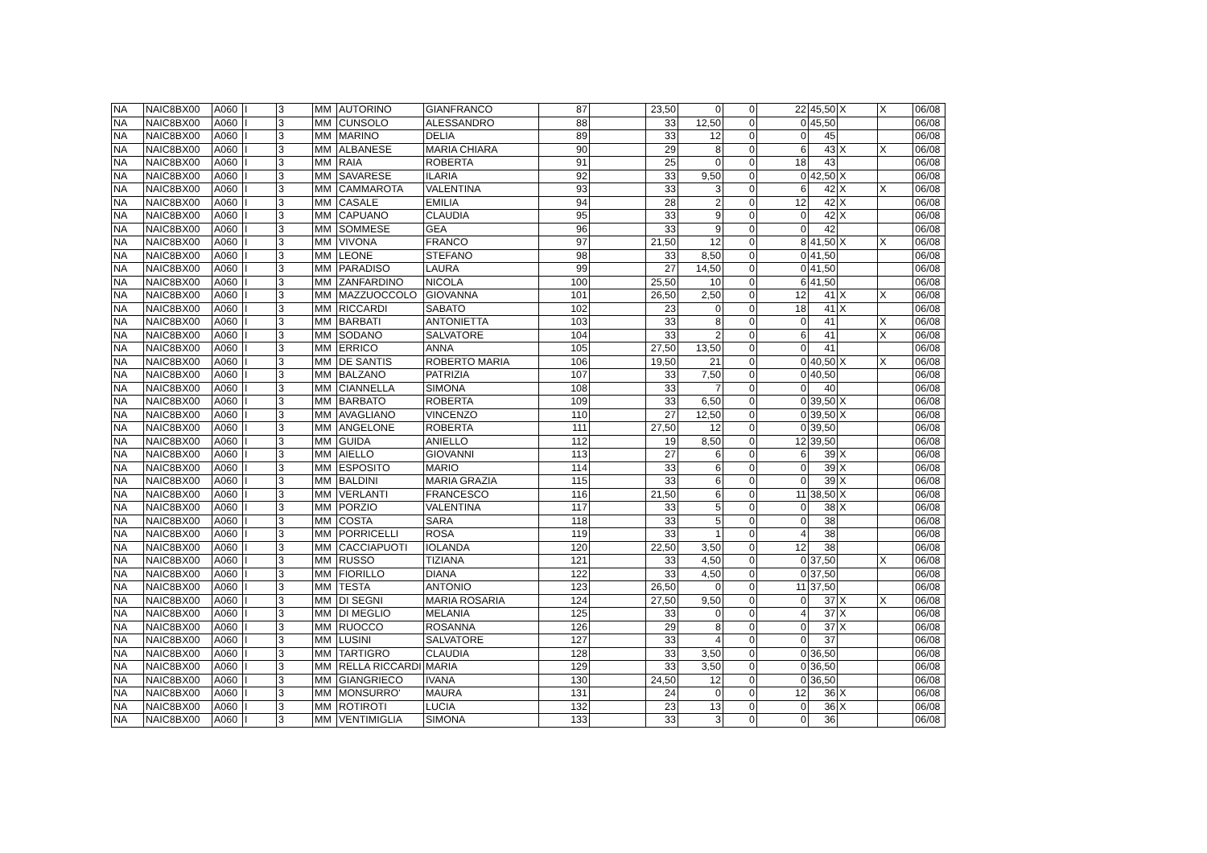| NA | NAIC8BX00 | A060 | I | 3 | MM | AUTORINO | GIANFRANCO | 87 | | 23,50 | 0 | 0 | 22 | 45,50 | X | X | 06/08 |
| NA | NAIC8BX00 | A060 | I | 3 | MM | CUNSOLO | ALESSANDRO | 88 | | 33 | 12,50 | 0 | 0 | 45,50 | | | 06/08 |
| NA | NAIC8BX00 | A060 | I | 3 | MM | MARINO | DELIA | 89 | | 33 | 12 | 0 | 0 | 45 | | | 06/08 |
| NA | NAIC8BX00 | A060 | I | 3 | MM | ALBANESE | MARIA CHIARA | 90 | | 29 | 8 | 0 | 6 | 43 | X | X | 06/08 |
| NA | NAIC8BX00 | A060 | I | 3 | MM | RAIA | ROBERTA | 91 | | 25 | 0 | 0 | 18 | 43 | | | 06/08 |
| NA | NAIC8BX00 | A060 | I | 3 | MM | SAVARESE | ILARIA | 92 | | 33 | 9,50 | 0 | 0 | 42,50 | X | | 06/08 |
| NA | NAIC8BX00 | A060 | I | 3 | MM | CAMMAROTA | VALENTINA | 93 | | 33 | 3 | 0 | 6 | 42 | X | X | 06/08 |
| NA | NAIC8BX00 | A060 | I | 3 | MM | CASALE | EMILIA | 94 | | 28 | 2 | 0 | 12 | 42 | X | | 06/08 |
| NA | NAIC8BX00 | A060 | I | 3 | MM | CAPUANO | CLAUDIA | 95 | | 33 | 9 | 0 | 0 | 42 | X | | 06/08 |
| NA | NAIC8BX00 | A060 | I | 3 | MM | SOMMESE | GEA | 96 | | 33 | 9 | 0 | 0 | 42 | | | 06/08 |
| NA | NAIC8BX00 | A060 | I | 3 | MM | VIVONA | FRANCO | 97 | | 21,50 | 12 | 0 | 8 | 41,50 | X | X | 06/08 |
| NA | NAIC8BX00 | A060 | I | 3 | MM | LEONE | STEFANO | 98 | | 33 | 8,50 | 0 | 0 | 41,50 | | | 06/08 |
| NA | NAIC8BX00 | A060 | I | 3 | MM | PARADISO | LAURA | 99 | | 27 | 14,50 | 0 | 0 | 41,50 | | | 06/08 |
| NA | NAIC8BX00 | A060 | I | 3 | MM | ZANFARDINO | NICOLA | 100 | | 25,50 | 10 | 0 | 6 | 41,50 | | | 06/08 |
| NA | NAIC8BX00 | A060 | I | 3 | MM | MAZZUOCCOLO | GIOVANNA | 101 | | 26,50 | 2,50 | 0 | 12 | 41 | X | X | 06/08 |
| NA | NAIC8BX00 | A060 | I | 3 | MM | RICCARDI | SABATO | 102 | | 23 | 0 | 0 | 18 | 41 | X | | 06/08 |
| NA | NAIC8BX00 | A060 | I | 3 | MM | BARBATI | ANTONIETTA | 103 | | 33 | 8 | 0 | 0 | 41 | | X | 06/08 |
| NA | NAIC8BX00 | A060 | I | 3 | MM | SODANO | SALVATORE | 104 | | 33 | 2 | 0 | 6 | 41 | | X | 06/08 |
| NA | NAIC8BX00 | A060 | I | 3 | MM | ERRICO | ANNA | 105 | | 27,50 | 13,50 | 0 | 0 | 41 | | | 06/08 |
| NA | NAIC8BX00 | A060 | I | 3 | MM | DE SANTIS | ROBERTO MARIA | 106 | | 19,50 | 21 | 0 | 0 | 40,50 | X | X | 06/08 |
| NA | NAIC8BX00 | A060 | I | 3 | MM | BALZANO | PATRIZIA | 107 | | 33 | 7,50 | 0 | 0 | 40,50 | | | 06/08 |
| NA | NAIC8BX00 | A060 | I | 3 | MM | CIANNELLA | SIMONA | 108 | | 33 | 7 | 0 | 0 | 40 | | | 06/08 |
| NA | NAIC8BX00 | A060 | I | 3 | MM | BARBATO | ROBERTA | 109 | | 33 | 6,50 | 0 | 0 | 39,50 | X | | 06/08 |
| NA | NAIC8BX00 | A060 | I | 3 | MM | AVAGLIANO | VINCENZO | 110 | | 27 | 12,50 | 0 | 0 | 39,50 | X | | 06/08 |
| NA | NAIC8BX00 | A060 | I | 3 | MM | ANGELONE | ROBERTA | 111 | | 27,50 | 12 | 0 | 0 | 39,50 | | | 06/08 |
| NA | NAIC8BX00 | A060 | I | 3 | MM | GUIDA | ANIELLO | 112 | | 19 | 8,50 | 0 | 12 | 39,50 | | | 06/08 |
| NA | NAIC8BX00 | A060 | I | 3 | MM | AIELLO | GIOVANNI | 113 | | 27 | 6 | 0 | 6 | 39 | X | | 06/08 |
| NA | NAIC8BX00 | A060 | I | 3 | MM | ESPOSITO | MARIO | 114 | | 33 | 6 | 0 | 0 | 39 | X | | 06/08 |
| NA | NAIC8BX00 | A060 | I | 3 | MM | BALDINI | MARIA GRAZIA | 115 | | 33 | 6 | 0 | 0 | 39 | X | | 06/08 |
| NA | NAIC8BX00 | A060 | I | 3 | MM | VERLANTI | FRANCESCO | 116 | | 21,50 | 6 | 0 | 11 | 38,50 | X | | 06/08 |
| NA | NAIC8BX00 | A060 | I | 3 | MM | PORZIO | VALENTINA | 117 | | 33 | 5 | 0 | 0 | 38 | X | | 06/08 |
| NA | NAIC8BX00 | A060 | I | 3 | MM | COSTA | SARA | 118 | | 33 | 5 | 0 | 0 | 38 | | | 06/08 |
| NA | NAIC8BX00 | A060 | I | 3 | MM | PORRICELLI | ROSA | 119 | | 33 | 1 | 0 | 4 | 38 | | | 06/08 |
| NA | NAIC8BX00 | A060 | I | 3 | MM | CACCIAPUOTI | IOLANDA | 120 | | 22,50 | 3,50 | 0 | 12 | 38 | | | 06/08 |
| NA | NAIC8BX00 | A060 | I | 3 | MM | RUSSO | TIZIANA | 121 | | 33 | 4,50 | 0 | 0 | 37,50 | | X | 06/08 |
| NA | NAIC8BX00 | A060 | I | 3 | MM | FIORILLO | DIANA | 122 | | 33 | 4,50 | 0 | 0 | 37,50 | | | 06/08 |
| NA | NAIC8BX00 | A060 | I | 3 | MM | TESTA | ANTONIO | 123 | | 26,50 | 0 | 0 | 11 | 37,50 | | | 06/08 |
| NA | NAIC8BX00 | A060 | I | 3 | MM | DI SEGNI | MARIA ROSARIA | 124 | | 27,50 | 9,50 | 0 | 0 | 37 | X | X | 06/08 |
| NA | NAIC8BX00 | A060 | I | 3 | MM | DI MEGLIO | MELANIA | 125 | | 33 | 0 | 0 | 4 | 37 | X | | 06/08 |
| NA | NAIC8BX00 | A060 | I | 3 | MM | RUOCCO | ROSANNA | 126 | | 29 | 8 | 0 | 0 | 37 | X | | 06/08 |
| NA | NAIC8BX00 | A060 | I | 3 | MM | LUSINI | SALVATORE | 127 | | 33 | 4 | 0 | 0 | 37 | | | 06/08 |
| NA | NAIC8BX00 | A060 | I | 3 | MM | TARTIGRO | CLAUDIA | 128 | | 33 | 3,50 | 0 | 0 | 36,50 | | | 06/08 |
| NA | NAIC8BX00 | A060 | I | 3 | MM | RELLA RICCARDI | MARIA | 129 | | 33 | 3,50 | 0 | 0 | 36,50 | | | 06/08 |
| NA | NAIC8BX00 | A060 | I | 3 | MM | GIANGRIECO | IVANA | 130 | | 24,50 | 12 | 0 | 0 | 36,50 | | | 06/08 |
| NA | NAIC8BX00 | A060 | I | 3 | MM | MONSURRO' | MAURA | 131 | | 24 | 0 | 0 | 12 | 36 | X | | 06/08 |
| NA | NAIC8BX00 | A060 | I | 3 | MM | ROTIROTI | LUCIA | 132 | | 23 | 13 | 0 | 0 | 36 | X | | 06/08 |
| NA | NAIC8BX00 | A060 | I | 3 | MM | VENTIMIGLIA | SIMONA | 133 | | 33 | 3 | 0 | 0 | 36 | | | 06/08 |